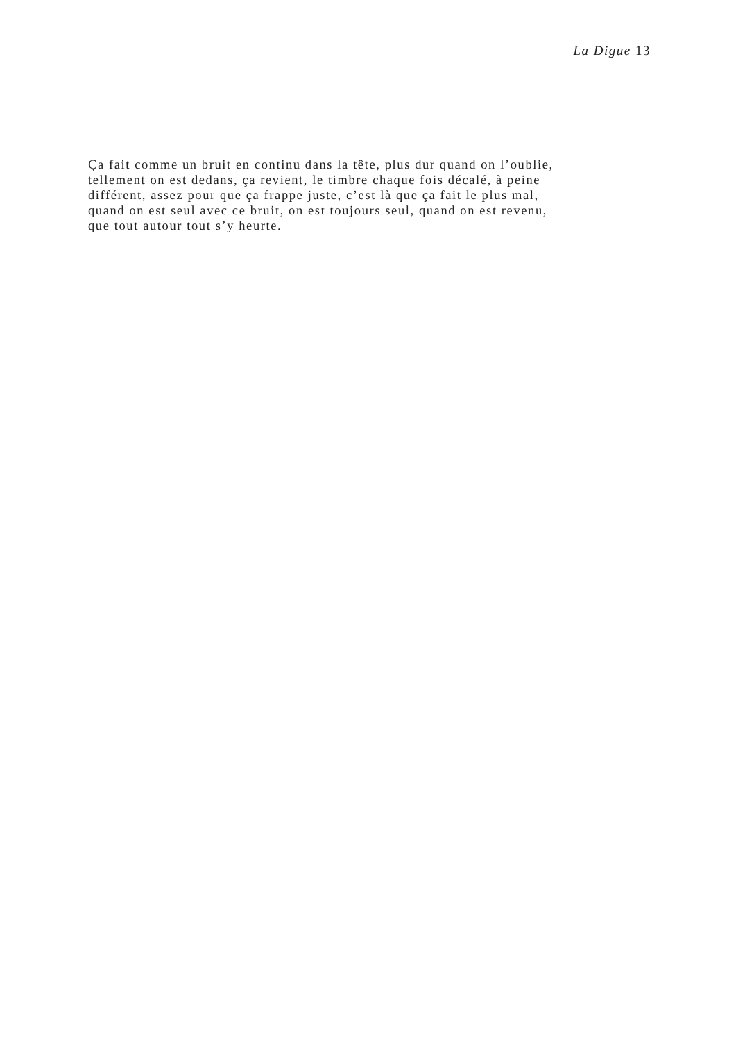La Digue 13
Ça fait comme un bruit en continu dans la tête, plus dur quand on l’oublie,
tellement on est dedans, ça revient, le timbre chaque fois décalé, à peine
différent, assez pour que ça frappe juste, c’est là que ça fait le plus mal,
quand on est seul avec ce bruit, on est toujours seul, quand on est revenu,
que tout autour tout s’y heurte.